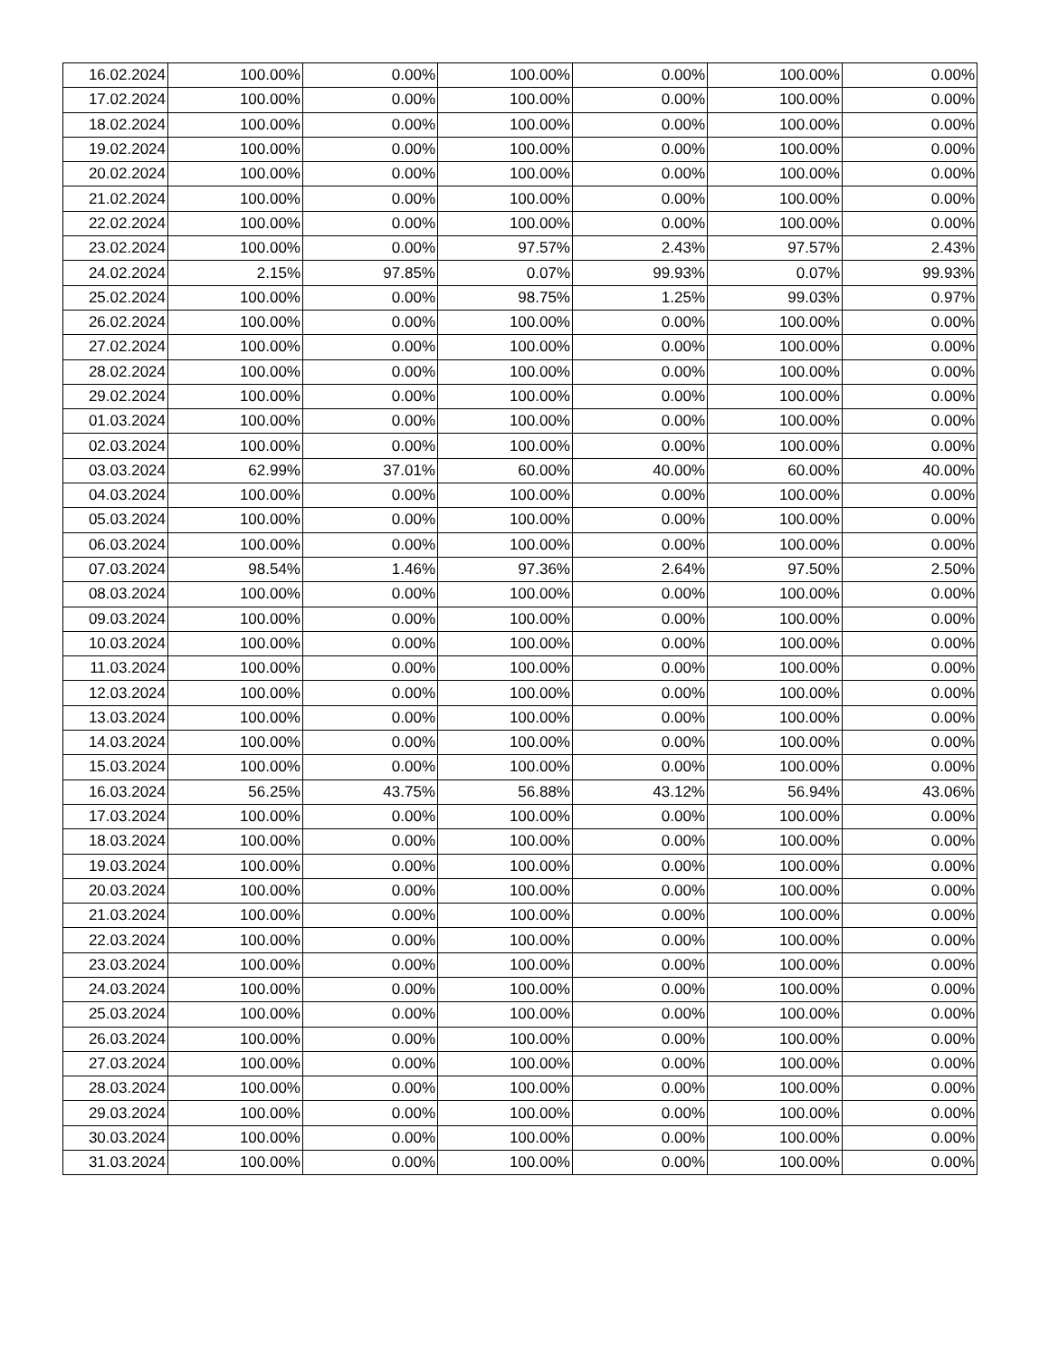| 16.02.2024 | 100.00% | 0.00% | 100.00% | 0.00% | 100.00% | 0.00% |
| 17.02.2024 | 100.00% | 0.00% | 100.00% | 0.00% | 100.00% | 0.00% |
| 18.02.2024 | 100.00% | 0.00% | 100.00% | 0.00% | 100.00% | 0.00% |
| 19.02.2024 | 100.00% | 0.00% | 100.00% | 0.00% | 100.00% | 0.00% |
| 20.02.2024 | 100.00% | 0.00% | 100.00% | 0.00% | 100.00% | 0.00% |
| 21.02.2024 | 100.00% | 0.00% | 100.00% | 0.00% | 100.00% | 0.00% |
| 22.02.2024 | 100.00% | 0.00% | 100.00% | 0.00% | 100.00% | 0.00% |
| 23.02.2024 | 100.00% | 0.00% | 97.57% | 2.43% | 97.57% | 2.43% |
| 24.02.2024 | 2.15% | 97.85% | 0.07% | 99.93% | 0.07% | 99.93% |
| 25.02.2024 | 100.00% | 0.00% | 98.75% | 1.25% | 99.03% | 0.97% |
| 26.02.2024 | 100.00% | 0.00% | 100.00% | 0.00% | 100.00% | 0.00% |
| 27.02.2024 | 100.00% | 0.00% | 100.00% | 0.00% | 100.00% | 0.00% |
| 28.02.2024 | 100.00% | 0.00% | 100.00% | 0.00% | 100.00% | 0.00% |
| 29.02.2024 | 100.00% | 0.00% | 100.00% | 0.00% | 100.00% | 0.00% |
| 01.03.2024 | 100.00% | 0.00% | 100.00% | 0.00% | 100.00% | 0.00% |
| 02.03.2024 | 100.00% | 0.00% | 100.00% | 0.00% | 100.00% | 0.00% |
| 03.03.2024 | 62.99% | 37.01% | 60.00% | 40.00% | 60.00% | 40.00% |
| 04.03.2024 | 100.00% | 0.00% | 100.00% | 0.00% | 100.00% | 0.00% |
| 05.03.2024 | 100.00% | 0.00% | 100.00% | 0.00% | 100.00% | 0.00% |
| 06.03.2024 | 100.00% | 0.00% | 100.00% | 0.00% | 100.00% | 0.00% |
| 07.03.2024 | 98.54% | 1.46% | 97.36% | 2.64% | 97.50% | 2.50% |
| 08.03.2024 | 100.00% | 0.00% | 100.00% | 0.00% | 100.00% | 0.00% |
| 09.03.2024 | 100.00% | 0.00% | 100.00% | 0.00% | 100.00% | 0.00% |
| 10.03.2024 | 100.00% | 0.00% | 100.00% | 0.00% | 100.00% | 0.00% |
| 11.03.2024 | 100.00% | 0.00% | 100.00% | 0.00% | 100.00% | 0.00% |
| 12.03.2024 | 100.00% | 0.00% | 100.00% | 0.00% | 100.00% | 0.00% |
| 13.03.2024 | 100.00% | 0.00% | 100.00% | 0.00% | 100.00% | 0.00% |
| 14.03.2024 | 100.00% | 0.00% | 100.00% | 0.00% | 100.00% | 0.00% |
| 15.03.2024 | 100.00% | 0.00% | 100.00% | 0.00% | 100.00% | 0.00% |
| 16.03.2024 | 56.25% | 43.75% | 56.88% | 43.12% | 56.94% | 43.06% |
| 17.03.2024 | 100.00% | 0.00% | 100.00% | 0.00% | 100.00% | 0.00% |
| 18.03.2024 | 100.00% | 0.00% | 100.00% | 0.00% | 100.00% | 0.00% |
| 19.03.2024 | 100.00% | 0.00% | 100.00% | 0.00% | 100.00% | 0.00% |
| 20.03.2024 | 100.00% | 0.00% | 100.00% | 0.00% | 100.00% | 0.00% |
| 21.03.2024 | 100.00% | 0.00% | 100.00% | 0.00% | 100.00% | 0.00% |
| 22.03.2024 | 100.00% | 0.00% | 100.00% | 0.00% | 100.00% | 0.00% |
| 23.03.2024 | 100.00% | 0.00% | 100.00% | 0.00% | 100.00% | 0.00% |
| 24.03.2024 | 100.00% | 0.00% | 100.00% | 0.00% | 100.00% | 0.00% |
| 25.03.2024 | 100.00% | 0.00% | 100.00% | 0.00% | 100.00% | 0.00% |
| 26.03.2024 | 100.00% | 0.00% | 100.00% | 0.00% | 100.00% | 0.00% |
| 27.03.2024 | 100.00% | 0.00% | 100.00% | 0.00% | 100.00% | 0.00% |
| 28.03.2024 | 100.00% | 0.00% | 100.00% | 0.00% | 100.00% | 0.00% |
| 29.03.2024 | 100.00% | 0.00% | 100.00% | 0.00% | 100.00% | 0.00% |
| 30.03.2024 | 100.00% | 0.00% | 100.00% | 0.00% | 100.00% | 0.00% |
| 31.03.2024 | 100.00% | 0.00% | 100.00% | 0.00% | 100.00% | 0.00% |